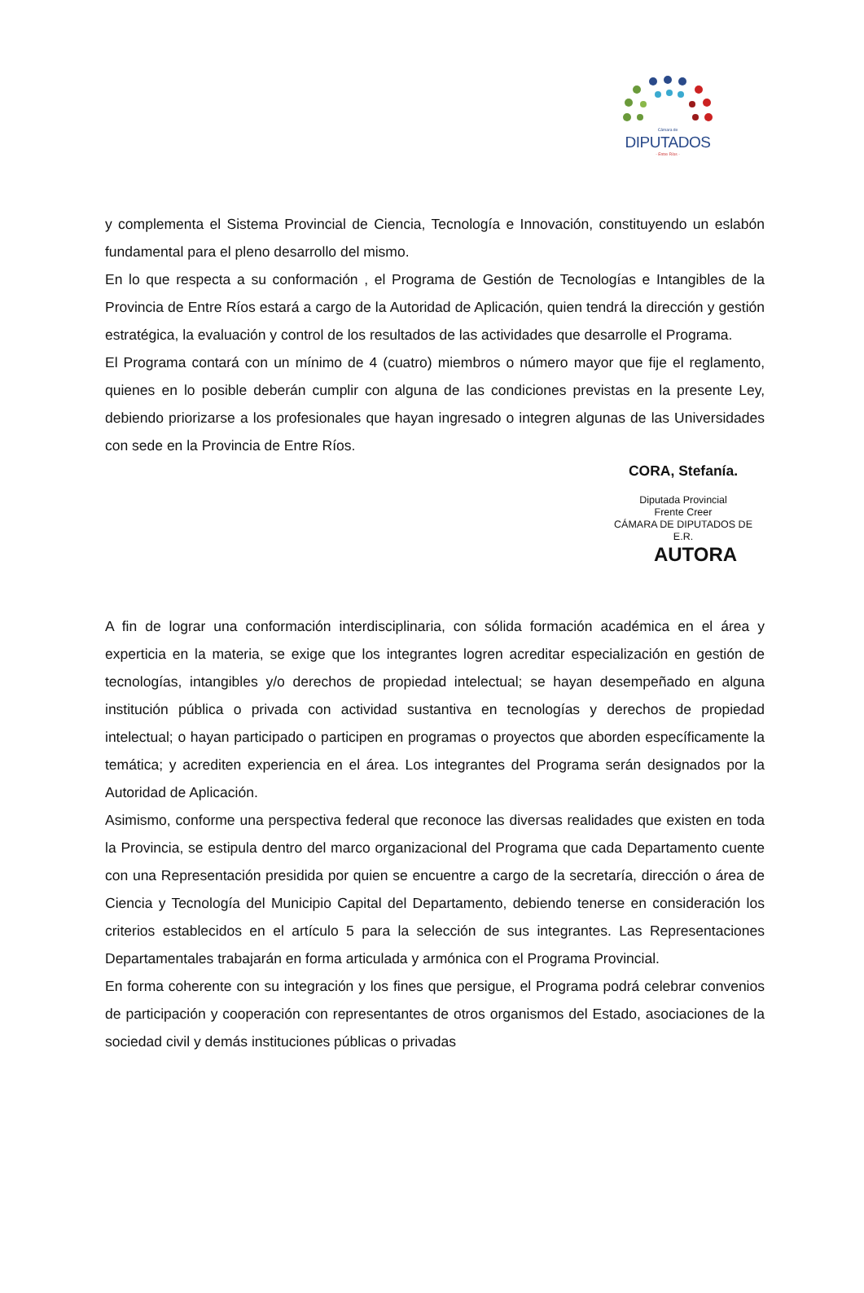Cámara de
DIPUTADOS
- Entre Ríos -
y complementa el Sistema Provincial de Ciencia, Tecnología e Innovación, constituyendo un eslabón fundamental para el pleno desarrollo del mismo.
En lo que respecta a su conformación , el Programa de Gestión de Tecnologías e Intangibles de la Provincia de Entre Ríos estará a cargo de la Autoridad de Aplicación, quien tendrá la dirección y gestión estratégica, la evaluación y control de los resultados de las actividades que desarrolle el Programa.
El Programa contará con un mínimo de 4 (cuatro) miembros o número mayor que fije el reglamento, quienes en lo posible deberán cumplir con alguna de las condiciones previstas en la presente Ley, debiendo priorizarse a los profesionales que hayan ingresado o integren algunas de las Universidades con sede en la Provincia de Entre Ríos.
CORA, Stefanía.
Diputada Provincial
Frente Creer
CÁMARA DE DIPUTADOS DE
E.R.
AUTORA
A fin de lograr una conformación interdisciplinaria, con sólida formación académica en el área y experticia en la materia, se exige que los integrantes logren acreditar especialización en gestión de tecnologías, intangibles y/o derechos de propiedad intelectual; se hayan desempeñado en alguna institución pública o privada con actividad sustantiva en tecnologías y derechos de propiedad intelectual; o hayan participado o participen en programas o proyectos que aborden específicamente la temática; y acrediten experiencia en el área. Los integrantes del Programa serán designados por la Autoridad de Aplicación.
Asimismo, conforme una perspectiva federal que reconoce las diversas realidades que existen en toda la Provincia, se estipula dentro del marco organizacional del Programa que cada Departamento cuente con una Representación presidida por quien se encuentre a cargo de la secretaría, dirección o área de Ciencia y Tecnología del Municipio Capital del Departamento, debiendo tenerse en consideración los criterios establecidos en el artículo 5 para la selección de sus integrantes. Las Representaciones Departamentales trabajarán en forma articulada y armónica con el Programa Provincial.
En forma coherente con su integración y los fines que persigue, el Programa podrá celebrar convenios de participación y cooperación con representantes de otros organismos del Estado, asociaciones de la sociedad civil y demás instituciones públicas o privadas